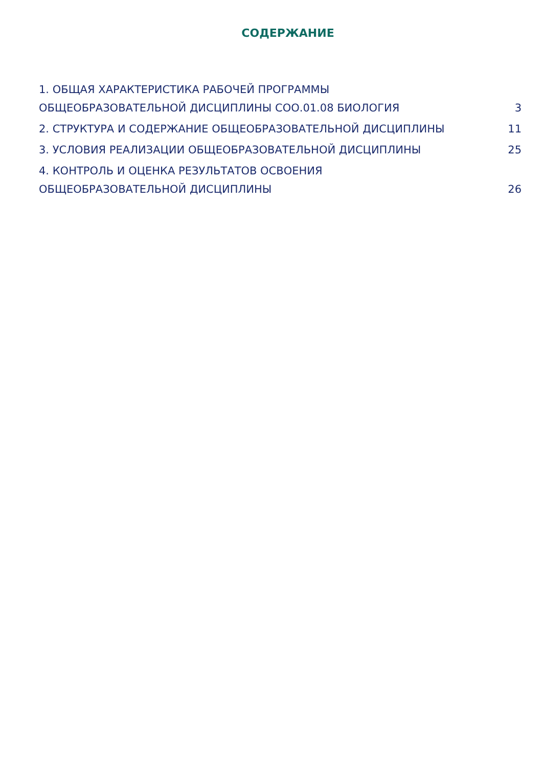СОДЕРЖАНИЕ
1. ОБЩАЯ ХАРАКТЕРИСТИКА РАБОЧЕЙ ПРОГРАММЫ
ОБЩЕОБРАЗОВАТЕЛЬНОЙ ДИСЦИПЛИНЫ СОО.01.08 БИОЛОГИЯ
3
2. СТРУКТУРА И СОДЕРЖАНИЕ ОБЩЕОБРАЗОВАТЕЛЬНОЙ ДИСЦИПЛИНЫ
11
3. УСЛОВИЯ РЕАЛИЗАЦИИ ОБЩЕОБРАЗОВАТЕЛЬНОЙ ДИСЦИПЛИНЫ
25
4. КОНТРОЛЬ И ОЦЕНКА РЕЗУЛЬТАТОВ ОСВОЕНИЯ
ОБЩЕОБРАЗОВАТЕЛЬНОЙ ДИСЦИПЛИНЫ
26